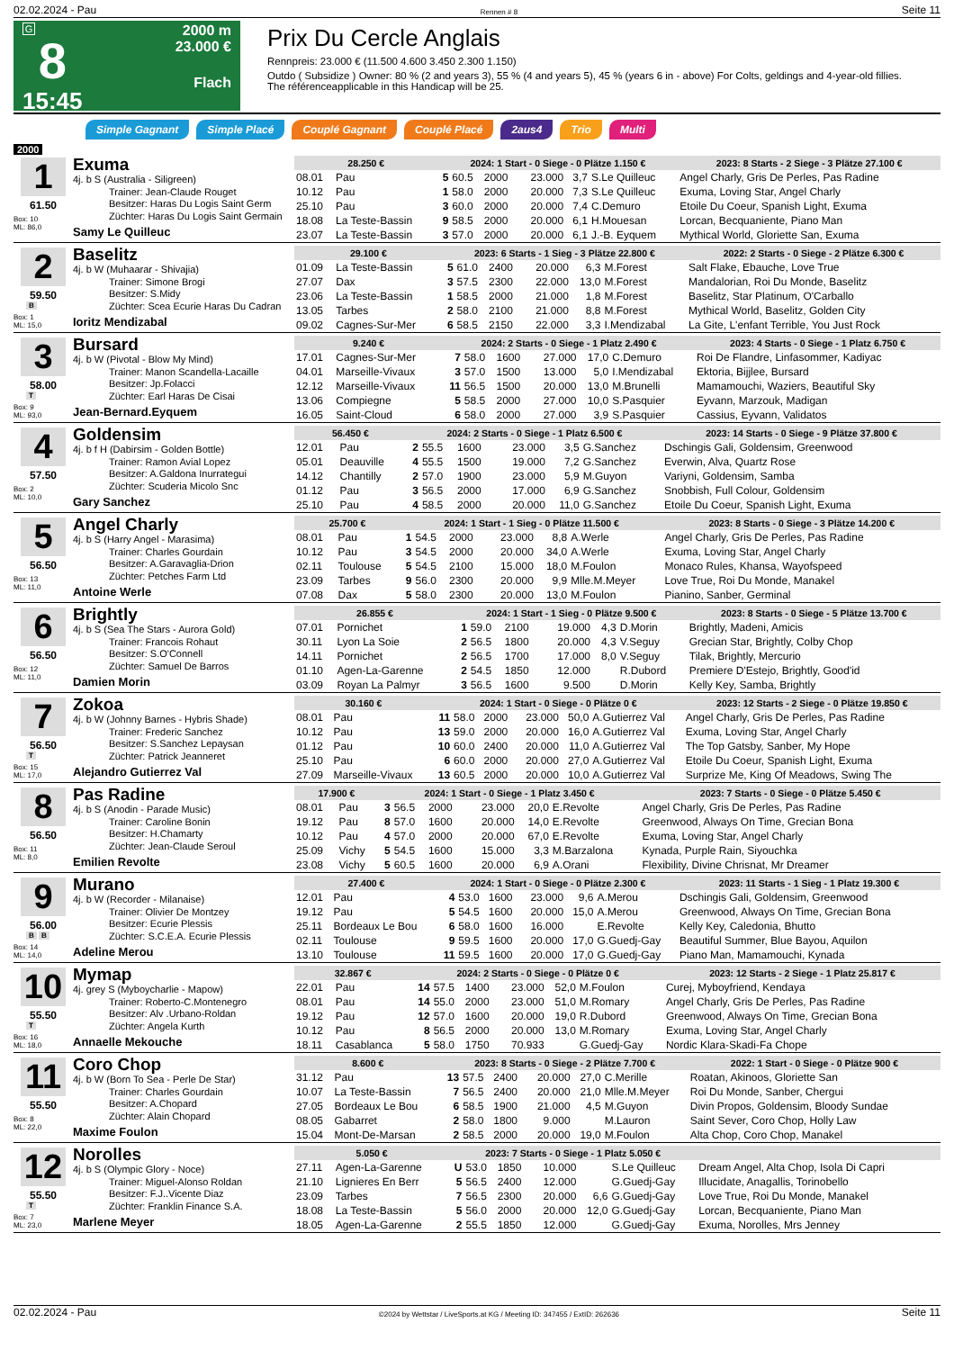02.02.2024 - Pau Rennen # 8 Seite 11
G
8
15:45
2000 m
23.000 €
Flach
Prix Du Cercle Anglais
Rennpreis: 23.000 € (11.500 4.600 3.450 2.300 1.150)
Outdo ( Subsidize ) Owner: 80 % (2 and years 3), 55 % (4 and years 5), 45 % (years 6 in - above) For Colts, geldings and 4-year-old fillies.
The référenceapplicable in this Handicap will be 25.
Simple Gagnant Simple Placé Couplé Gagnant Couplé Placé 2aus4 Trio Multi
2000
| 1 61.50 Box: 10 ML: 86,0 Exuma 4j. b S (Australia - Siligreen) Trainer: Jean-Claude Rouget Besitzer: Haras Du Logis Saint Germ Züchter: Haras Du Logis Saint Germain Samy Le Quilleuc | 28.250 € | | 2024: 1 Start - 0 Siege - 0 Plätze 1.150 € | | | | | | 2023: 8 Starts - 2 Siege - 3 Plätze 27.100 € |
| | 08.01 | Pau | 5 | 60.5 | 2000 | 23.000 | 3,7 | S.Le Quilleuc | Angel Charly, Gris De Perles, Pas Radine |
| | 10.12 | Pau | 1 | 58.0 | 2000 | 20.000 | 7,3 | S.Le Quilleuc | Exuma, Loving Star, Angel Charly |
| | 25.10 | Pau | 3 | 60.0 | 2000 | 20.000 | 7,4 | C.Demuro | Etoile Du Coeur, Spanish Light, Exuma |
| | 18.08 | La Teste-Bassin | 9 | 58.5 | 2000 | 20.000 | 6,1 | H.Mouesan | Lorcan, Becquaniente, Piano Man |
| | 23.07 | La Teste-Bassin | 3 | 57.0 | 2000 | 20.000 | 6,1 | J.-B. Eyquem | Mythical World, Gloriette San, Exuma |
| 2 59.50 B Box: 1 ML: 15,0 Baselitz 4j. b W (Muhaarar - Shivajia) Trainer: Simone Brogi Besitzer: S.Midy Züchter: Scea Ecurie Haras Du Cadran Ioritz Mendizabal | 29.100 € | | 2023: 6 Starts - 1 Sieg - 3 Plätze 22.800 € | | | | | | 2022: 2 Starts - 0 Siege - 2 Plätze 6.300 € |
| | 01.09 | La Teste-Bassin | 5 | 61.0 | 2400 | 20.000 | 6,3 | M.Forest | Salt Flake, Ebauche, Love True |
| | 27.07 | Dax | 3 | 57.5 | 2300 | 22.000 | 13,0 | M.Forest | Mandalorian, Roi Du Monde, Baselitz |
| | 23.06 | La Teste-Bassin | 1 | 58.5 | 2000 | 21.000 | 1,8 | M.Forest | Baselitz, Star Platinum, O'Carballo |
| | 13.05 | Tarbes | 2 | 58.0 | 2100 | 21.000 | 8,8 | M.Forest | Mythical World, Baselitz, Golden City |
| | 09.02 | Cagnes-Sur-Mer | 6 | 58.5 | 2150 | 22.000 | 3,3 | I.Mendizabal | La Gite, L'enfant Terrible, You Just Rock |
| 3 58.00 T Box: 9 ML: 93,0 Bursard 4j. b W (Pivotal - Blow My Mind) Trainer: Manon Scandella-Lacaille Besitzer: Jp.Folacci Züchter: Earl Haras De Cisai Jean-Bernard.Eyquem | 9.240 € | | 2024: 2 Starts - 0 Siege - 1 Platz 2.490 € | | | | | | 2023: 4 Starts - 0 Siege - 1 Platz 6.750 € |
| | 17.01 | Cagnes-Sur-Mer | 7 | 58.0 | 1600 | 27.000 | 17,0 | C.Demuro | Roi De Flandre, Linfasommer, Kadiyac |
| | 04.01 | Marseille-Vivaux | 3 | 57.0 | 1500 | 13.000 | 5,0 | I.Mendizabal | Ektoria, Bijjlee, Bursard |
| | 12.12 | Marseille-Vivaux | 11 | 56.5 | 1500 | 20.000 | 13,0 | M.Brunelli | Mamamouchi, Waziers, Beautiful Sky |
| | 13.06 | Compiegne | 5 | 58.5 | 2000 | 27.000 | 10,0 | S.Pasquier | Eyvann, Marzouk, Madigan |
| | 16.05 | Saint-Cloud | 6 | 58.0 | 2000 | 27.000 | 3,9 | S.Pasquier | Cassius, Eyvann, Validatos |
| 4 57.50 Box: 2 ML: 10,0 Goldensim 4j. b f H (Dabirsim - Golden Bottle) Trainer: Ramon Avial Lopez Besitzer: A.Galdona Inurrategui Züchter: Scuderia Micolo Snc Gary Sanchez | 56.450 € | | 2024: 2 Starts - 0 Siege - 1 Platz 6.500 € | | | | | | 2023: 14 Starts - 0 Siege - 9 Plätze 37.800 € |
| | 12.01 | Pau | 2 | 55.5 | 1600 | 23.000 | 3,5 | G.Sanchez | Dschingis Gali, Goldensim, Greenwood |
| | 05.01 | Deauville | 4 | 55.5 | 1500 | 19.000 | 7,2 | G.Sanchez | Everwin, Alva, Quartz Rose |
| | 14.12 | Chantilly | 2 | 57.0 | 1900 | 23.000 | 5,9 | M.Guyon | Variyni, Goldensim, Samba |
| | 01.12 | Pau | 3 | 56.5 | 2000 | 17.000 | 6,9 | G.Sanchez | Snobbish, Full Colour, Goldensim |
| | 25.10 | Pau | 4 | 58.5 | 2000 | 20.000 | 11,0 | G.Sanchez | Etoile Du Coeur, Spanish Light, Exuma |
| 5 56.50 Box: 13 ML: 11,0 Angel Charly 4j. b S (Harry Angel - Marasima) Trainer: Charles Gourdain Besitzer: A.Garavaglia-Drion Züchter: Petches Farm Ltd Antoine Werle | 25.700 € | | 2024: 1 Start - 1 Sieg - 0 Plätze 11.500 € | | | | | | 2023: 8 Starts - 0 Siege - 3 Plätze 14.200 € |
| | 08.01 | Pau | 1 | 54.5 | 2000 | 23.000 | 8,8 | A.Werle | Angel Charly, Gris De Perles, Pas Radine |
| | 10.12 | Pau | 3 | 54.5 | 2000 | 20.000 | 34,0 | A.Werle | Exuma, Loving Star, Angel Charly |
| | 02.11 | Toulouse | 5 | 54.5 | 2100 | 15.000 | 18,0 | M.Foulon | Monaco Rules, Khansa, Wayofspeed |
| | 23.09 | Tarbes | 9 | 56.0 | 2300 | 20.000 | 9,9 | Mlle.M.Meyer | Love True, Roi Du Monde, Manakel |
| | 07.08 | Dax | 5 | 58.0 | 2300 | 20.000 | 13,0 | M.Foulon | Pianino, Sanber, Germinal |
| 6 56.50 Box: 12 ML: 11,0 Brightly 4j. b S (Sea The Stars - Aurora Gold) Trainer: Francois Rohaut Besitzer: S.O'Connell Züchter: Samuel De Barros Damien Morin | 26.855 € | | 2024: 1 Start - 1 Sieg - 0 Plätze 9.500 € | | | | | | 2023: 8 Starts - 0 Siege - 5 Plätze 13.700 € |
| | 07.01 | Pornichet | 1 | 59.0 | 2100 | 19.000 | 4,3 | D.Morin | Brightly, Madeni, Amicis |
| | 30.11 | Lyon La Soie | 2 | 56.5 | 1800 | 20.000 | 4,3 | V.Seguy | Grecian Star, Brightly, Colby Chop |
| | 14.11 | Pornichet | 2 | 56.5 | 1700 | 17.000 | 8,0 | V.Seguy | Tilak, Brightly, Mercurio |
| | 01.10 | Agen-La-Garenne | 2 | 54.5 | 1850 | 12.000 | | R.Dubord | Premiere D'Estejo, Brightly, Good'id |
| | 03.09 | Royan La Palmyr | 3 | 56.5 | 1600 | 9.500 | | D.Morin | Kelly Key, Samba, Brightly |
| 7 56.50 T Box: 15 ML: 17,0 Zokoa 4j. b W (Johnny Barnes - Hybris Shade) Trainer: Frederic Sanchez Besitzer: S.Sanchez Lepaysan Züchter: Patrick Jeanneret Alejandro Gutierrez Val | 30.160 € | | 2024: 1 Start - 0 Siege - 0 Plätze 0 € | | | | | | 2023: 12 Starts - 2 Siege - 0 Plätze 19.850 € |
| | 08.01 | Pau | 11 | 58.0 | 2000 | 23.000 | 50,0 | A.Gutierrez Val | Angel Charly, Gris De Perles, Pas Radine |
| | 10.12 | Pau | 13 | 59.0 | 2000 | 20.000 | 16,0 | A.Gutierrez Val | Exuma, Loving Star, Angel Charly |
| | 01.12 | Pau | 10 | 60.0 | 2400 | 20.000 | 11,0 | A.Gutierrez Val | The Top Gatsby, Sanber, My Hope |
| | 25.10 | Pau | 6 | 60.0 | 2000 | 20.000 | 27,0 | A.Gutierrez Val | Etoile Du Coeur, Spanish Light, Exuma |
| | 27.09 | Marseille-Vivaux | 13 | 60.5 | 2000 | 20.000 | 10,0 | A.Gutierrez Val | Surprize Me, King Of Meadows, Swing The |
| 8 56.50 Box: 11 ML: 8,0 Pas Radine 4j. b S (Anodin - Parade Music) Trainer: Caroline Bonin Besitzer: H.Chamarty Züchter: Jean-Claude Seroul Emilien Revolte | 17.900 € | | 2024: 1 Start - 0 Siege - 1 Platz 3.450 € | | | | | | 2023: 7 Starts - 0 Siege - 0 Plätze 5.450 € |
| | 08.01 | Pau | 3 | 56.5 | 2000 | 23.000 | 20,0 | E.Revolte | Angel Charly, Gris De Perles, Pas Radine |
| | 19.12 | Pau | 8 | 57.0 | 1600 | 20.000 | 14,0 | E.Revolte | Greenwood, Always On Time, Grecian Bona |
| | 10.12 | Pau | 4 | 57.0 | 2000 | 20.000 | 67,0 | E.Revolte | Exuma, Loving Star, Angel Charly |
| | 25.09 | Vichy | 5 | 54.5 | 1600 | 15.000 | 3,3 | M.Barzalona | Kynada, Purple Rain, Siyouchka |
| | 23.08 | Vichy | 5 | 60.5 | 1600 | 20.000 | 6,9 | A.Orani | Flexibility, Divine Chrisnat, Mr Dreamer |
| 9 56.00 B B Box: 14 ML: 14,0 Murano 4j. b W (Recorder - Milanaise) Trainer: Olivier De Montzey Besitzer: Ecurie Plessis Züchter: S.C.E.A. Ecurie Plessis Adeline Merou | 27.400 € | | 2024: 1 Start - 0 Siege - 0 Plätze 2.300 € | | | | | | 2023: 11 Starts - 1 Sieg - 1 Platz 19.300 € |
| | 12.01 | Pau | 4 | 53.0 | 1600 | 23.000 | 9,6 | A.Merou | Dschingis Gali, Goldensim, Greenwood |
| | 19.12 | Pau | 5 | 54.5 | 1600 | 20.000 | 15,0 | A.Merou | Greenwood, Always On Time, Grecian Bona |
| | 25.11 | Bordeaux Le Bou | 6 | 58.0 | 1600 | 16.000 | | E.Revolte | Kelly Key, Caledonia, Bhutto |
| | 02.11 | Toulouse | 9 | 59.5 | 1600 | 20.000 | 17,0 | G.Guedj-Gay | Beautiful Summer, Blue Bayou, Aquilon |
| | 13.10 | Toulouse | 11 | 59.5 | 1600 | 20.000 | 17,0 | G.Guedj-Gay | Piano Man, Mamamouchi, Kynada |
| 10 55.50 T Box: 16 ML: 18,0 Mymap 4j. grey S (Myboycharlie - Mapow) Trainer: Roberto-C.Montenegro Besitzer: Alv .Urbano-Roldan Züchter: Angela Kurth Annaelle Mekouche | 32.867 € | | 2024: 2 Starts - 0 Siege - 0 Plätze 0 € | | | | | | 2023: 12 Starts - 2 Siege - 1 Platz 25.817 € |
| | 22.01 | Pau | 14 | 57.5 | 1400 | 23.000 | 52,0 | M.Foulon | Curej, Myboyfriend, Kendaya |
| | 08.01 | Pau | 14 | 55.0 | 2000 | 23.000 | 51,0 | M.Romary | Angel Charly, Gris De Perles, Pas Radine |
| | 19.12 | Pau | 12 | 57.0 | 1600 | 20.000 | 19,0 | R.Dubord | Greenwood, Always On Time, Grecian Bona |
| | 10.12 | Pau | 8 | 56.5 | 2000 | 20.000 | 13,0 | M.Romary | Exuma, Loving Star, Angel Charly |
| | 18.11 | Casablanca | 5 | 58.0 | 1750 | 70.933 | | G.Guedj-Gay | Nordic Klara-Skadi-Fa Chope |
| 11 55.50 Box: 8 ML: 22,0 Coro Chop 4j. b W (Born To Sea - Perle De Star) Trainer: Charles Gourdain Besitzer: A.Chopard Züchter: Alain Chopard Maxime Foulon | 8.600 € | | 2023: 8 Starts - 0 Siege - 2 Plätze 7.700 € | | | | | | 2022: 1 Start - 0 Siege - 0 Plätze 900 € |
| | 31.12 | Pau | 13 | 57.5 | 2400 | 20.000 | 27,0 | C.Merille | Roatan, Akinoos, Gloriette San |
| | 10.07 | La Teste-Bassin | 7 | 56.5 | 2400 | 20.000 | 21,0 | Mlle.M.Meyer | Roi Du Monde, Sanber, Chergui |
| | 27.05 | Bordeaux Le Bou | 6 | 58.5 | 1900 | 21.000 | 4,5 | M.Guyon | Divin Propos, Goldensim, Bloody Sundae |
| | 08.05 | Gabarret | 2 | 58.0 | 1800 | 9.000 | | M.Lauron | Saint Sever, Coro Chop, Holly Law |
| | 15.04 | Mont-De-Marsan | 2 | 58.5 | 2000 | 20.000 | 19,0 | M.Foulon | Alta Chop, Coro Chop, Manakel |
| 12 55.50 T Box: 7 ML: 23,0 Norolles 4j. b S (Olympic Glory - Noce) Trainer: Miguel-Alonso Roldan Besitzer: F.J..Vicente Diaz Züchter: Franklin Finance S.A. Marlene Meyer | 5.050 € | | 2023: 7 Starts - 0 Siege - 1 Platz 5.050 € | | | | | | |
| | 27.11 | Agen-La-Garenne | U | 53.0 | 1850 | 10.000 | | S.Le Quilleuc | Dream Angel, Alta Chop, Isola Di Capri |
| | 21.10 | Lignieres En Berr | 5 | 56.5 | 2400 | 12.000 | | G.Guedj-Gay | Illucidate, Anagallis, Torinobello |
| | 23.09 | Tarbes | 7 | 56.5 | 2300 | 20.000 | 6,6 | G.Guedj-Gay | Love True, Roi Du Monde, Manakel |
| | 18.08 | La Teste-Bassin | 5 | 56.0 | 2000 | 20.000 | 12,0 | G.Guedj-Gay | Lorcan, Becquaniente, Piano Man |
| | 18.05 | Agen-La-Garenne | 2 | 55.5 | 1850 | 12.000 | | G.Guedj-Gay | Exuma, Norolles, Mrs Jenney |
02.02.2024 - Pau ©2024 by Wettstar / LiveSports.at KG / Meeting ID: 347455 / ExtID: 262636 Seite 11